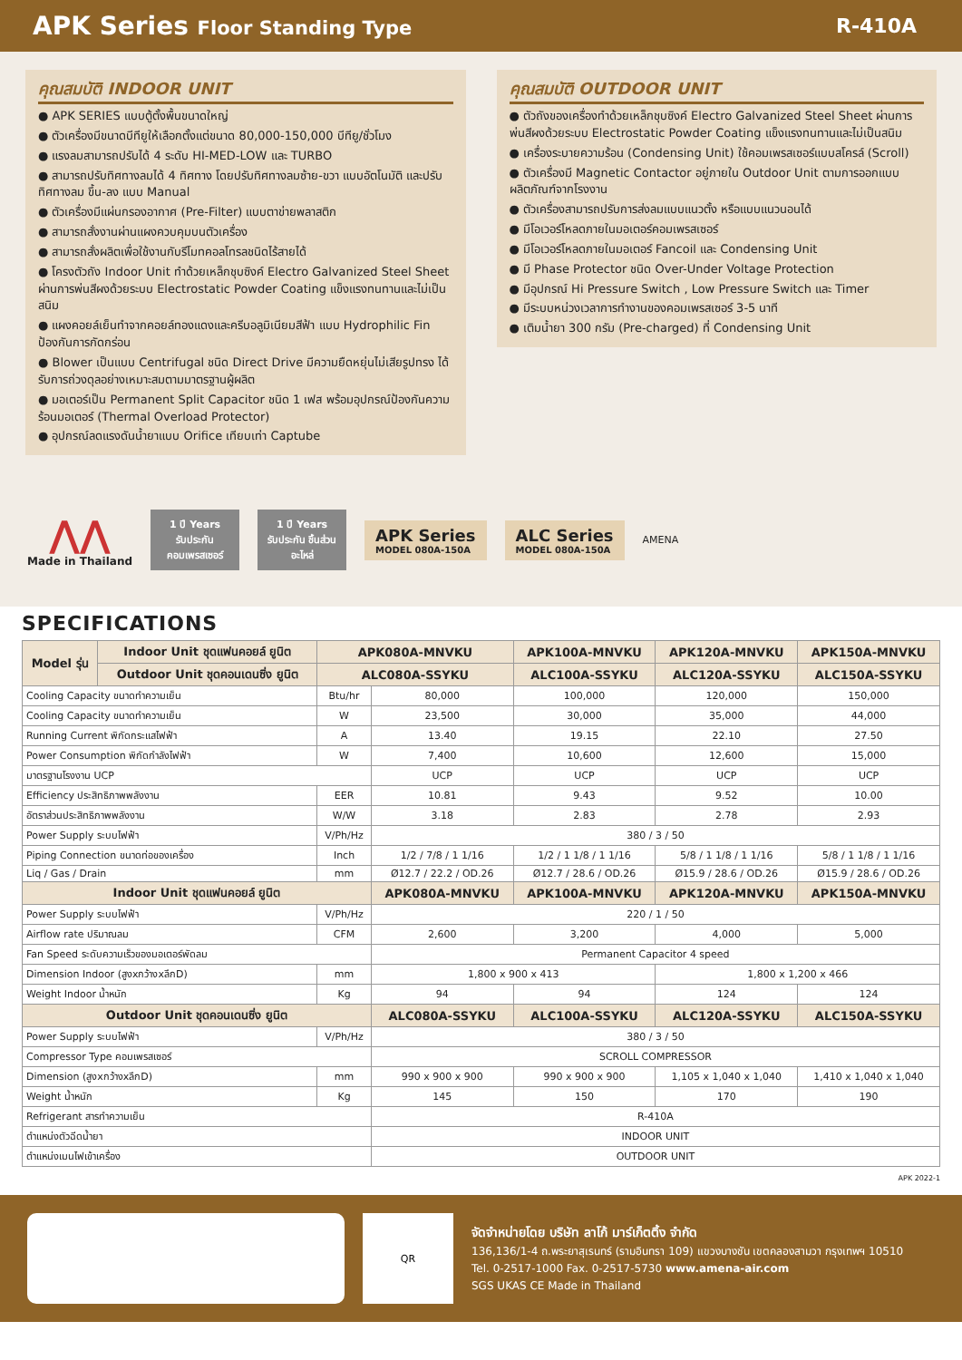APK Series Floor Standing Type R-410A
คุณสมบัติ INDOOR UNIT
● APK SERIES แบบตู้ตั้งพื้นขนาดใหญ่
● ตัวเครื่องมีขนาดบีทียูให้เลือกตั้งแต่ขนาด 80,000-150,000 บีทียู/ชั่วโมง
● แรงลมสามารถปรับได้ 4 ระดับ HI-MED-LOW และ TURBO
● สามารถปรับทิศทางลมได้ 4 ทิศทาง โดยปรับทิศทางลมซ้าย-ขวา แบบอัตโนมัติ และปรับทิศทางลม ขึ้น-ลง แบบ Manual
● ตัวเครื่องมีแผ่นกรองอากาศ (Pre-Filter) แบบตาข่ายพลาสติก
● สามารถสั่งงานผ่านแผงควบคุมบนตัวเครื่อง
● สามารถสั่งผลิตเพื่อใช้งานกับรีโมทคอลโทรลชนิดไร้สายได้
● โครงตัวถัง Indoor Unit ทำด้วยเหล็กชุบซิงค์ Electro Galvanized Steel Sheet ผ่านการพ่นสีผงด้วยระบบ Electrostatic Powder Coating แข็งแรงทนทานและไม่เป็นสนิม
● แผงคอยล์เย็นทำจากคอยล์ทองแดงและครีบอลูมิเนียมสีฟ้า แบบ Hydrophilic Fin ป้องกันการกัดกร่อน
● Blower เป็นแบบ Centrifugal ชนิด Direct Drive มีความยืดหยุ่นไม่เสียรูปทรง ได้รับการถ่วงดุลอย่างเหมาะสมตามมาตรฐานผู้ผลิต
● มอเตอร์เป็น Permanent Split Capacitor ชนิด 1 เฟส พร้อมอุปกรณ์ป้องกันความร้อนมอเตอร์ (Thermal Overload Protector)
● อุปกรณ์ลดแรงดันน้ำยาแบบ Orifice เทียบเท่า Captube
คุณสมบัติ OUTDOOR UNIT
● ตัวถังของเครื่องทำด้วยเหล็กชุบซิงค์ Electro Galvanized Steel Sheet ผ่านการพ่นสีผงด้วยระบบ Electrostatic Powder Coating แข็งแรงทนทานและไม่เป็นสนิม
● เครื่องระบายความร้อน (Condensing Unit) ใช้คอมเพรสเซอร์แบบสโครล์ (Scroll)
● ตัวเครื่องมี Magnetic Contactor อยู่ภายใน Outdoor Unit ตามการออกแบบผลิตภัณฑ์จากโรงงาน
● ตัวเครื่องสามารถปรับการส่งลมแบบแนวตั้ง หรือแบบแนวนอนได้
● มีโอเวอร์โหลดภายในมอเตอร์คอมเพรสเซอร์
● มีโอเวอร์โหลดภายในมอเตอร์ Fancoil และ Condensing Unit
● มี Phase Protector ชนิด Over-Under Voltage Protection
● มีอุปกรณ์ Hi Pressure Switch , Low Pressure Switch และ Timer
● มีระบบหน่วงเวลาการทำงานของคอมเพรสเซอร์ 3-5 นาที
● เติมน้ำยา 300 กรัม (Pre-charged) ที่ Condensing Unit
⋀⋀
Made in Thailand
1 ปี Years
รับประกัน คอมเพรสเซอร์
1 ปี Years
รับประกัน ชิ้นส่วนอะไหล่
APK Series
MODEL 080A-150A
ALC Series
MODEL 080A-150A
AMENA
SPECIFICATIONS
| Model รุ่น | Indoor Unit ชุดแฟนคอยล์ ยูนิต | APK080A-MNVKU | | APK100A-MNVKU | APK120A-MNVKU | APK150A-MNVKU |
| --- | --- | --- | --- | --- | --- | --- |
| | Outdoor Unit ชุดคอนเดนซิ่ง ยูนิต | ALC080A-SSYKU | | ALC100A-SSYKU | ALC120A-SSYKU | ALC150A-SSYKU |
| Cooling Capacity ขนาดทำความเย็น | | Btu/hr | 80,000 | 100,000 | 120,000 | 150,000 |
| Cooling Capacity ขนาดทำความเย็น | | W | 23,500 | 30,000 | 35,000 | 44,000 |
| Running Current พิกัดกระแสไฟฟ้า | | A | 13.40 | 19.15 | 22.10 | 27.50 |
| Power Consumption พิกัดกำลังไฟฟ้า | | W | 7,400 | 10,600 | 12,600 | 15,000 |
| มาตรฐานโรงงาน UCP | | | UCP | UCP | UCP | UCP |
| Efficiency ประสิทธิภาพพลังงาน | | EER | 10.81 | 9.43 | 9.52 | 10.00 |
| อัตราส่วนประสิทธิภาพพลังงาน | | W/W | 3.18 | 2.83 | 2.78 | 2.93 |
| Power Supply ระบบไฟฟ้า | | V/Ph/Hz | 380 / 3 / 50 | | | |
| Piping Connection ขนาดท่อของเครื่อง | | Inch | 1/2 / 7/8 / 1 1/16 | 1/2 / 1 1/8 / 1 1/16 | 5/8 / 1 1/8 / 1 1/16 | 5/8 / 1 1/8 / 1 1/16 |
| Liq / Gas / Drain | | mm | Ø12.7 / 22.2 / OD.26 | Ø12.7 / 28.6 / OD.26 | Ø15.9 / 28.6 / OD.26 | Ø15.9 / 28.6 / OD.26 |
| Indoor Unit ชุดแฟนคอยล์ ยูนิต | | | APK080A-MNVKU | APK100A-MNVKU | APK120A-MNVKU | APK150A-MNVKU |
| Power Supply ระบบไฟฟ้า | | V/Ph/Hz | 220 / 1 / 50 | | | |
| Airflow rate ปริมาณลม | | CFM | 2,600 | 3,200 | 4,000 | 5,000 |
| Fan Speed ระดับความเร็วของมอเตอร์พัดลม | | | Permanent Capacitor 4 speed | | | |
| Dimension Indoor (สูงxกว้างxลึกD) | | mm | 1,800 x 900 x 413 | | 1,800 x 1,200 x 466 | |
| Weight Indoor น้ำหนัก | | Kg | 94 | 94 | 124 | 124 |
| Outdoor Unit ชุดคอนเดนซิ่ง ยูนิต | | | ALC080A-SSYKU | ALC100A-SSYKU | ALC120A-SSYKU | ALC150A-SSYKU |
| Power Supply ระบบไฟฟ้า | | V/Ph/Hz | 380 / 3 / 50 | | | |
| Compressor Type คอมเพรสเซอร์ | | | SCROLL COMPRESSOR | | | |
| Dimension (สูงxกว้างxลึกD) | | mm | 990 x 900 x 900 | 990 x 900 x 900 | 1,105 x 1,040 x 1,040 | 1,410 x 1,040 x 1,040 |
| Weight น้ำหนัก | | Kg | 145 | 150 | 170 | 190 |
| Refrigerant สารทำความเย็น | | | R-410A | | | |
| ตำแหน่งตัวฉีดน้ำยา | | | INDOOR UNIT | | | |
| ตำแหน่งเมนไฟเข้าเครื่อง | | | OUTDOOR UNIT | | | |
APK 2022-1
QR
จัดจำหน่ายโดย บริษัท ลาโก้ มาร์เก็ตติ้ง จำกัด
136,136/1-4 ถ.พระยาสุเรนทร์ (รามอินทรา 109) แขวงบางชัน เขตคลองสามวา กรุงเทพฯ 10510
Tel. 0-2517-1000 Fax. 0-2517-5730 www.amena-air.com
SGS UKAS CE Made in Thailand